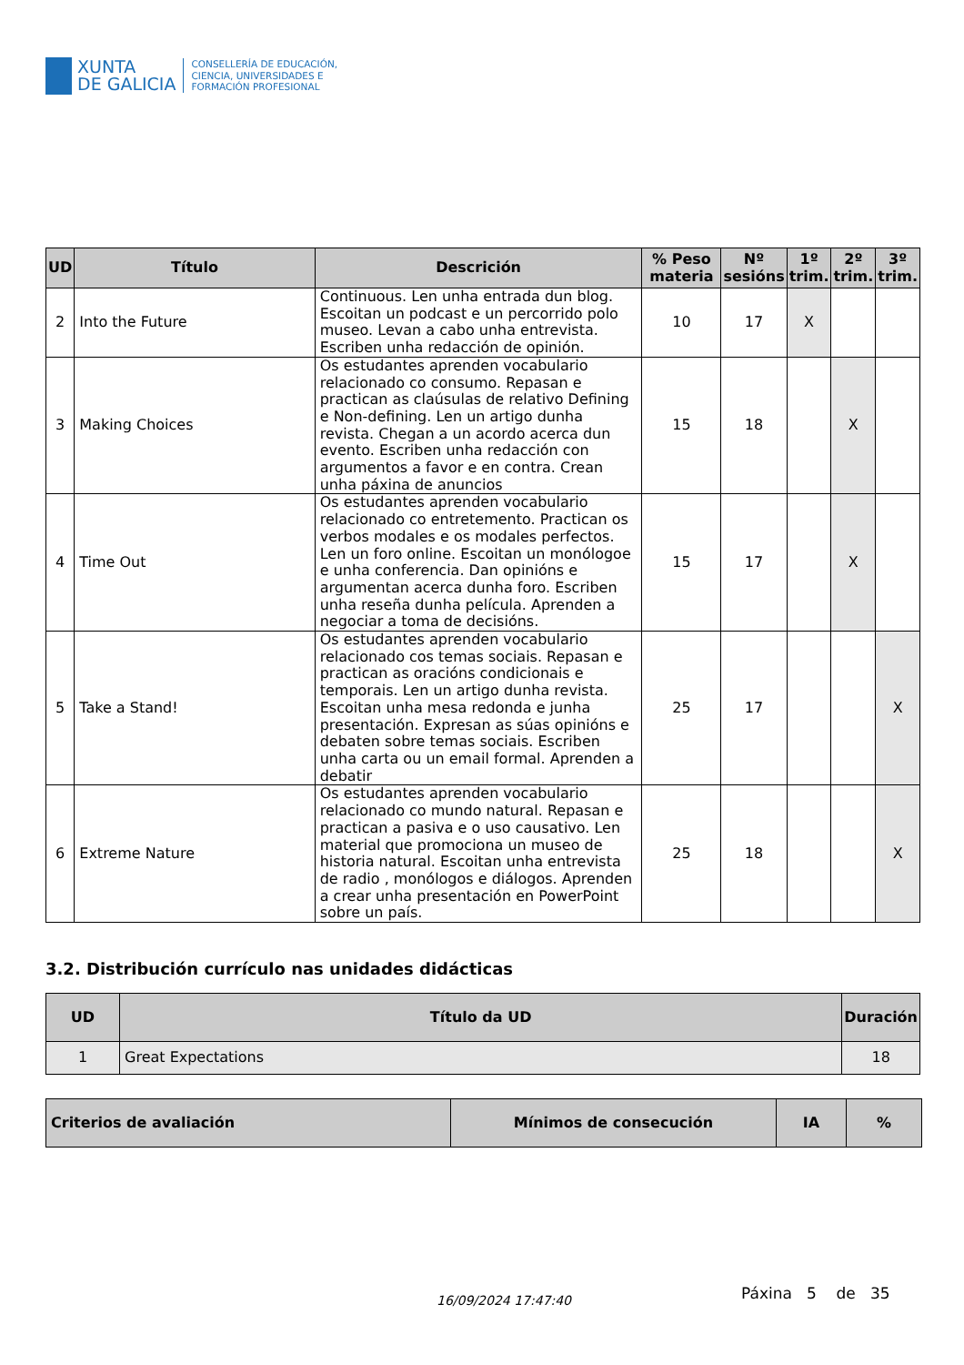XUNTA
DE GALICIA
CONSELLERÍA DE EDUCACIÓN,
CIENCIA, UNIVERSIDADES E
FORMACIÓN PROFESIONAL
| UD | Título | Descrición | % Peso materia | Nº sesións | 1º trim. | 2º trim. | 3º trim. |
| --- | --- | --- | --- | --- | --- | --- | --- |
| 2 | Into the Future | Continuous. Len unha entrada dun blog. Escoitan un podcast e un percorrido polo museo. Levan a cabo unha entrevista. Escriben unha redacción de opinión. | 10 | 17 | X | | |
| 3 | Making Choices | Os estudantes aprenden vocabulario relacionado co consumo. Repasan e practican as claúsulas de relativo Defining e Non-defining. Len un artigo dunha revista. Chegan a un acordo acerca dun evento. Escriben unha redacción con argumentos a favor e en contra. Crean unha páxina de anuncios | 15 | 18 | | X | |
| 4 | Time Out | Os estudantes aprenden vocabulario relacionado co entretemento. Practican os verbos modales e os modales perfectos. Len un foro online. Escoitan un monólogoe e unha conferencia. Dan opinións e argumentan acerca dunha foro. Escriben unha reseña dunha película. Aprenden a negociar a toma de decisións. | 15 | 17 | | X | |
| 5 | Take a Stand! | Os estudantes aprenden vocabulario relacionado cos temas sociais. Repasan e practican as oracións condicionais e temporais. Len un artigo dunha revista. Escoitan unha mesa redonda e junha presentación. Expresan as súas opinións e debaten sobre temas sociais. Escriben unha carta ou un email formal. Aprenden a debatir | 25 | 17 | | | X |
| 6 | Extreme Nature | Os estudantes aprenden vocabulario relacionado co mundo natural. Repasan e practican a pasiva e o uso causativo. Len material que promociona un museo de historia natural. Escoitan unha entrevista de radio , monólogos e diálogos. Aprenden a crear unha presentación en PowerPoint sobre un país. | 25 | 18 | | | X |
3.2. Distribución currículo nas unidades didácticas
| UD | Título da UD | Duración |
| --- | --- | --- |
| 1 | Great Expectations | 18 |
| Criterios de avaliación | Mínimos de consecución | IA | % |
| --- | --- | --- | --- |
16/09/2024 17:47:40
Páxina 5 de 35